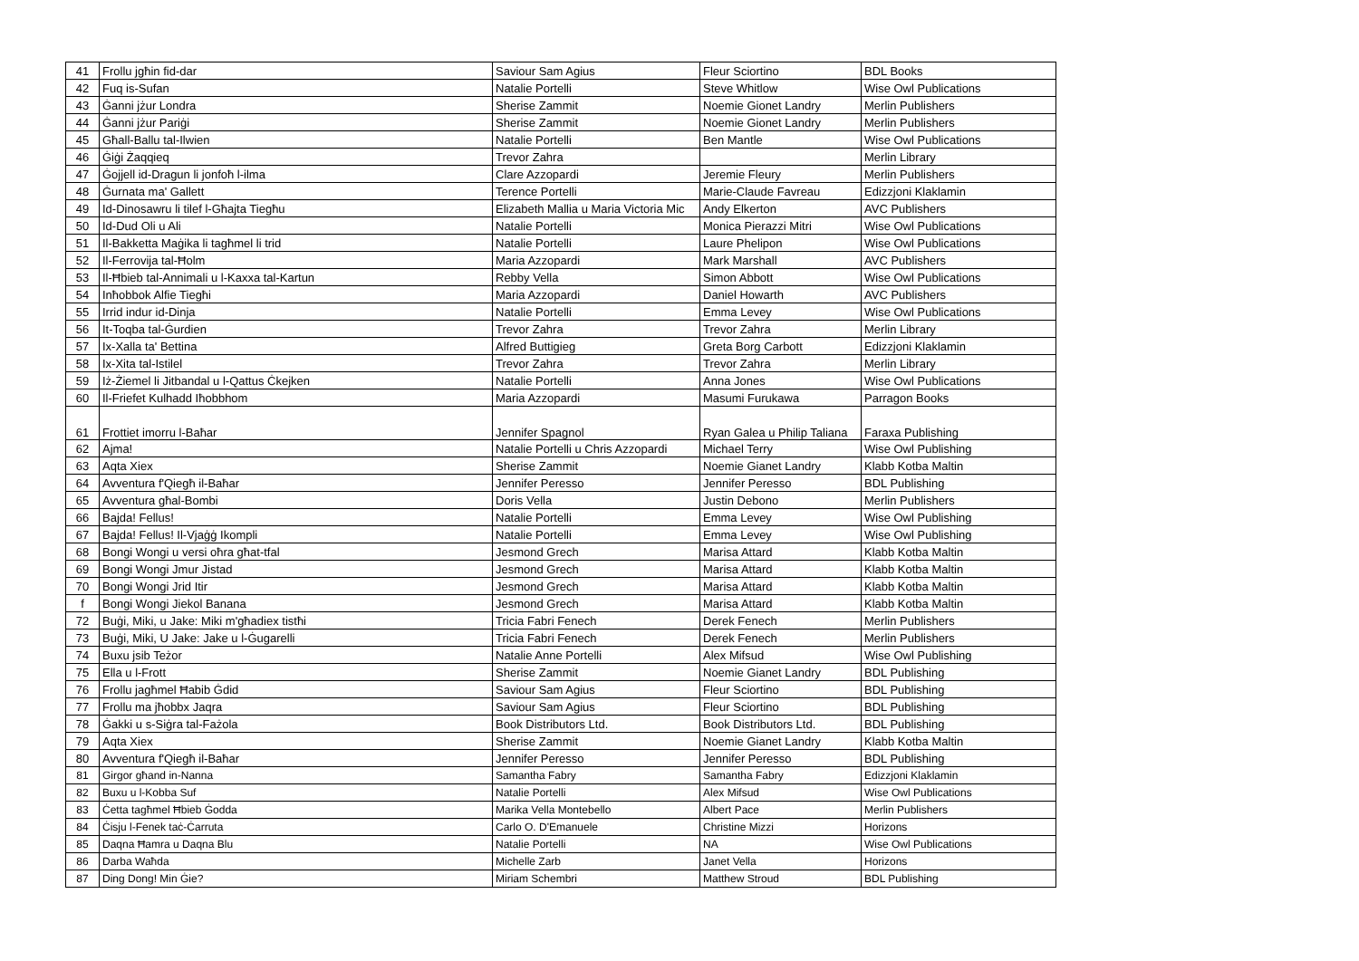| 41 | Frollu jgħin fid-dar | Saviour Sam Agius | Fleur Sciortino | BDL Books |
| 42 | Fuq is-Sufan | Natalie Portelli | Steve Whitlow | Wise Owl Publications |
| 43 | Ġanni jżur Londra | Sherise Zammit | Noemie Gionet Landry | Merlin Publishers |
| 44 | Ġanni jżur Pariġi | Sherise Zammit | Noemie Gionet Landry | Merlin Publishers |
| 45 | Għall-Ballu tal-Ilwien | Natalie Portelli | Ben Mantle | Wise Owl Publications |
| 46 | Ġiġi Żaqqieq | Trevor Zahra | | Merlin Library |
| 47 | Ġojjell id-Dragun li jonfoħ l-ilma | Clare Azzopardi | Jeremie Fleury | Merlin Publishers |
| 48 | Ġurnata ma' Gallett | Terence Portelli | Marie-Claude Favreau | Edizzjoni Klaklamin |
| 49 | Id-Dinosawru li tilef l-Għajta Tiegħu | Elizabeth Mallia u Maria Victoria Mic | Andy Elkerton | AVC Publishers |
| 50 | Id-Dud Oli u Ali | Natalie Portelli | Monica Pierazzi Mitri | Wise Owl Publications |
| 51 | Il-Bakketta Maġika li tagħmel li trid | Natalie Portelli | Laure Phelipon | Wise Owl Publications |
| 52 | Il-Ferrovija tal-Ħolm | Maria Azzopardi | Mark Marshall | AVC Publishers |
| 53 | Il-Ħbieb tal-Annimali u l-Kaxxa tal-Kartun | Rebby Vella | Simon Abbott | Wise Owl Publications |
| 54 | Inħobbok Alfie Tiegħi | Maria Azzopardi | Daniel Howarth | AVC Publishers |
| 55 | Irrid indur id-Dinja | Natalie Portelli | Emma Levey | Wise Owl Publications |
| 56 | It-Toqba tal-Ġurdien | Trevor Zahra | Trevor Zahra | Merlin Library |
| 57 | Ix-Xalla ta' Bettina | Alfred Buttigieg | Greta Borg Carbott | Edizzjoni Klaklamin |
| 58 | Ix-Xita tal-Istilel | Trevor Zahra | Trevor Zahra | Merlin Library |
| 59 | Iż-Żiemel li Jitbandal u l-Qattus Ċkejken | Natalie Portelli | Anna Jones | Wise Owl Publications |
| 60 | Il-Friefet Kulhadd Iħobbhom | Maria Azzopardi | Masumi Furukawa | Parragon Books |
| 61 | Frottiet imorru l-Baħar | Jennifer Spagnol | Ryan Galea u Philip Taliana | Faraxa Publishing |
| 62 | Ajma! | Natalie Portelli u Chris Azzopardi | Michael Terry | Wise Owl Publishing |
| 63 | Aqta Xiex | Sherise Zammit | Noemie Gianet Landry | Klabb Kotba Maltin |
| 64 | Avventura f'Qiegħ il-Baħar | Jennifer Peresso | Jennifer Peresso | BDL Publishing |
| 65 | Avventura għal-Bombi | Doris Vella | Justin Debono | Merlin Publishers |
| 66 | Bajda! Fellus! | Natalie Portelli | Emma Levey | Wise Owl Publishing |
| 67 | Bajda! Fellus! Il-Vjaġġ Ikompli | Natalie Portelli | Emma Levey | Wise Owl Publishing |
| 68 | Bongi Wongi u versi oħra għat-tfal | Jesmond Grech | Marisa Attard | Klabb Kotba Maltin |
| 69 | Bongi Wongi Jmur Jistad | Jesmond Grech | Marisa Attard | Klabb Kotba Maltin |
| 70 | Bongi Wongi Jrid Itir | Jesmond Grech | Marisa Attard | Klabb Kotba Maltin |
| f | Bongi Wongi Jiekol Banana | Jesmond Grech | Marisa Attard | Klabb Kotba Maltin |
| 72 | Buġi, Miki, u Jake: Miki m'għadiex tistħi | Tricia Fabri Fenech | Derek Fenech | Merlin Publishers |
| 73 | Buġi, Miki, U Jake: Jake u l-Ġugarelli | Tricia Fabri Fenech | Derek Fenech | Merlin Publishers |
| 74 | Buxu jsib Teżor | Natalie Anne Portelli | Alex Mifsud | Wise Owl Publishing |
| 75 | Ella u l-Frott | Sherise Zammit | Noemie Gianet Landry | BDL Publishing |
| 76 | Frollu jagħmel Ħabib Ġdid | Saviour Sam Agius | Fleur Sciortino | BDL Publishing |
| 77 | Frollu ma jħobbx Jaqra | Saviour Sam Agius | Fleur Sciortino | BDL Publishing |
| 78 | Ġakki u s-Siġra tal-Fażola | Book Distributors Ltd. | Book Distributors Ltd. | BDL Publishing |
| 79 | Aqta Xiex | Sherise Zammit | Noemie Gianet Landry | Klabb Kotba Maltin |
| 80 | Avventura f'Qiegħ il-Baħar | Jennifer Peresso | Jennifer Peresso | BDL Publishing |
| 81 | Girgor għand in-Nanna | Samantha Fabry | Samantha Fabry | Edizzjoni Klaklamin |
| 82 | Buxu u l-Kobba Suf | Natalie Portelli | Alex Mifsud | Wise Owl Publications |
| 83 | Ċetta tagħmel Ħbieb Ġodda | Marika Vella Montebello | Albert Pace | Merlin Publishers |
| 84 | Ċisju l-Fenek taċ-Ċarruta | Carlo O. D'Emanuele | Christine Mizzi | Horizons |
| 85 | Daqna Ħamra u Daqna Blu | Natalie Portelli | NA | Wise Owl Publications |
| 86 | Darba Waħda | Michelle Zarb | Janet Vella | Horizons |
| 87 | Ding Dong! Min Ġie? | Miriam Schembri | Matthew Stroud | BDL Publishing |